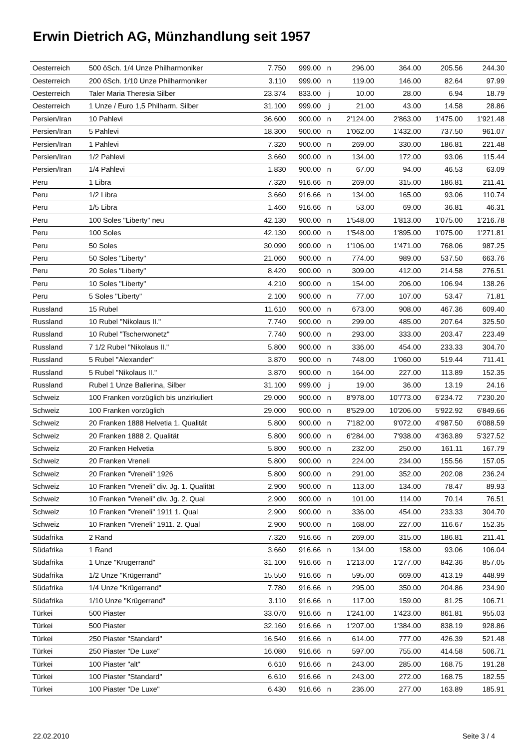Erwin Dietrich AG, Münzhandlung seit 1957
| Oesterreich | 500 öSch. 1/4 Unze Philharmoniker | 7.750 | 999.00 | n | 296.00 | 364.00 | 205.56 | 244.30 |
| Oesterreich | 200 öSch. 1/10 Unze Philharmoniker | 3.110 | 999.00 | n | 119.00 | 146.00 | 82.64 | 97.99 |
| Oesterreich | Taler Maria Theresia Silber | 23.374 | 833.00 | j | 10.00 | 28.00 | 6.94 | 18.79 |
| Oesterreich | 1 Unze / Euro 1,5 Philharm. Silber | 31.100 | 999.00 | j | 21.00 | 43.00 | 14.58 | 28.86 |
| Persien/Iran | 10 Pahlevi | 36.600 | 900.00 | n | 2'124.00 | 2'863.00 | 1'475.00 | 1'921.48 |
| Persien/Iran | 5 Pahlevi | 18.300 | 900.00 | n | 1'062.00 | 1'432.00 | 737.50 | 961.07 |
| Persien/Iran | 1 Pahlevi | 7.320 | 900.00 | n | 269.00 | 330.00 | 186.81 | 221.48 |
| Persien/Iran | 1/2 Pahlevi | 3.660 | 900.00 | n | 134.00 | 172.00 | 93.06 | 115.44 |
| Persien/Iran | 1/4 Pahlevi | 1.830 | 900.00 | n | 67.00 | 94.00 | 46.53 | 63.09 |
| Peru | 1 Libra | 7.320 | 916.66 | n | 269.00 | 315.00 | 186.81 | 211.41 |
| Peru | 1/2 Libra | 3.660 | 916.66 | n | 134.00 | 165.00 | 93.06 | 110.74 |
| Peru | 1/5 Libra | 1.460 | 916.66 | n | 53.00 | 69.00 | 36.81 | 46.31 |
| Peru | 100 Soles "Liberty" neu | 42.130 | 900.00 | n | 1'548.00 | 1'813.00 | 1'075.00 | 1'216.78 |
| Peru | 100 Soles | 42.130 | 900.00 | n | 1'548.00 | 1'895.00 | 1'075.00 | 1'271.81 |
| Peru | 50 Soles | 30.090 | 900.00 | n | 1'106.00 | 1'471.00 | 768.06 | 987.25 |
| Peru | 50 Soles "Liberty" | 21.060 | 900.00 | n | 774.00 | 989.00 | 537.50 | 663.76 |
| Peru | 20 Soles "Liberty" | 8.420 | 900.00 | n | 309.00 | 412.00 | 214.58 | 276.51 |
| Peru | 10 Soles "Liberty" | 4.210 | 900.00 | n | 154.00 | 206.00 | 106.94 | 138.26 |
| Peru | 5 Soles "Liberty" | 2.100 | 900.00 | n | 77.00 | 107.00 | 53.47 | 71.81 |
| Russland | 15 Rubel | 11.610 | 900.00 | n | 673.00 | 908.00 | 467.36 | 609.40 |
| Russland | 10 Rubel "Nikolaus II." | 7.740 | 900.00 | n | 299.00 | 485.00 | 207.64 | 325.50 |
| Russland | 10 Rubel "Tscherwonetz" | 7.740 | 900.00 | n | 293.00 | 333.00 | 203.47 | 223.49 |
| Russland | 7 1/2 Rubel "Nikolaus II." | 5.800 | 900.00 | n | 336.00 | 454.00 | 233.33 | 304.70 |
| Russland | 5 Rubel "Alexander" | 3.870 | 900.00 | n | 748.00 | 1'060.00 | 519.44 | 711.41 |
| Russland | 5 Rubel "Nikolaus II." | 3.870 | 900.00 | n | 164.00 | 227.00 | 113.89 | 152.35 |
| Russland | Rubel 1 Unze Ballerina, Silber | 31.100 | 999.00 | j | 19.00 | 36.00 | 13.19 | 24.16 |
| Schweiz | 100 Franken vorzüglich bis unzirkuliert | 29.000 | 900.00 | n | 8'978.00 | 10'773.00 | 6'234.72 | 7'230.20 |
| Schweiz | 100 Franken vorzüglich | 29.000 | 900.00 | n | 8'529.00 | 10'206.00 | 5'922.92 | 6'849.66 |
| Schweiz | 20 Franken 1888 Helvetia 1. Qualität | 5.800 | 900.00 | n | 7'182.00 | 9'072.00 | 4'987.50 | 6'088.59 |
| Schweiz | 20 Franken 1888 2. Qualität | 5.800 | 900.00 | n | 6'284.00 | 7'938.00 | 4'363.89 | 5'327.52 |
| Schweiz | 20 Franken Helvetia | 5.800 | 900.00 | n | 232.00 | 250.00 | 161.11 | 167.79 |
| Schweiz | 20 Franken Vreneli | 5.800 | 900.00 | n | 224.00 | 234.00 | 155.56 | 157.05 |
| Schweiz | 20 Franken "Vreneli" 1926 | 5.800 | 900.00 | n | 291.00 | 352.00 | 202.08 | 236.24 |
| Schweiz | 10 Franken "Vreneli" div. Jg. 1. Qualität | 2.900 | 900.00 | n | 113.00 | 134.00 | 78.47 | 89.93 |
| Schweiz | 10 Franken "Vreneli" div. Jg. 2. Qual | 2.900 | 900.00 | n | 101.00 | 114.00 | 70.14 | 76.51 |
| Schweiz | 10 Franken "Vreneli" 1911 1. Qual | 2.900 | 900.00 | n | 336.00 | 454.00 | 233.33 | 304.70 |
| Schweiz | 10 Franken "Vreneli" 1911. 2. Qual | 2.900 | 900.00 | n | 168.00 | 227.00 | 116.67 | 152.35 |
| Südafrika | 2 Rand | 7.320 | 916.66 | n | 269.00 | 315.00 | 186.81 | 211.41 |
| Südafrika | 1 Rand | 3.660 | 916.66 | n | 134.00 | 158.00 | 93.06 | 106.04 |
| Südafrika | 1 Unze "Krugerrand" | 31.100 | 916.66 | n | 1'213.00 | 1'277.00 | 842.36 | 857.05 |
| Südafrika | 1/2 Unze "Krügerrand" | 15.550 | 916.66 | n | 595.00 | 669.00 | 413.19 | 448.99 |
| Südafrika | 1/4 Unze "Krügerrand" | 7.780 | 916.66 | n | 295.00 | 350.00 | 204.86 | 234.90 |
| Südafrika | 1/10 Unze "Krügerrand" | 3.110 | 916.66 | n | 117.00 | 159.00 | 81.25 | 106.71 |
| Türkei | 500 Piaster | 33.070 | 916.66 | n | 1'241.00 | 1'423.00 | 861.81 | 955.03 |
| Türkei | 500 Piaster | 32.160 | 916.66 | n | 1'207.00 | 1'384.00 | 838.19 | 928.86 |
| Türkei | 250 Piaster "Standard" | 16.540 | 916.66 | n | 614.00 | 777.00 | 426.39 | 521.48 |
| Türkei | 250 Piaster "De Luxe" | 16.080 | 916.66 | n | 597.00 | 755.00 | 414.58 | 506.71 |
| Türkei | 100 Piaster "alt" | 6.610 | 916.66 | n | 243.00 | 285.00 | 168.75 | 191.28 |
| Türkei | 100 Piaster "Standard" | 6.610 | 916.66 | n | 243.00 | 272.00 | 168.75 | 182.55 |
| Türkei | 100 Piaster "De Luxe" | 6.430 | 916.66 | n | 236.00 | 277.00 | 163.89 | 185.91 |
22.02.2010 Seite 3 / 4